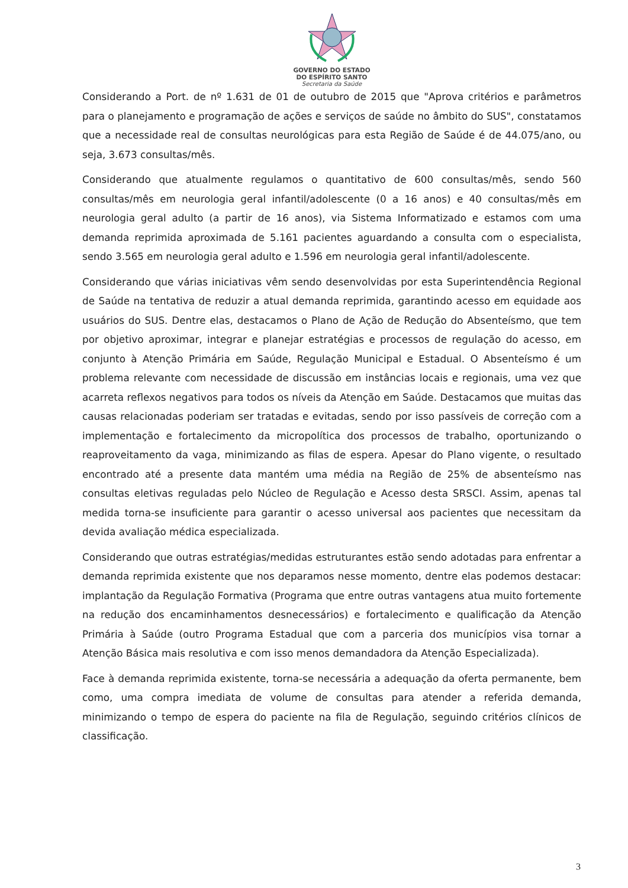GOVERNO DO ESTADO
DO ESPÍRITO SANTO
Secretaria da Saúde
Considerando a Port. de nº 1.631 de 01 de outubro de 2015 que "Aprova critérios e parâmetros para o planejamento e programação de ações e serviços de saúde no âmbito do SUS", constatamos que a necessidade real de consultas neurológicas para esta Região de Saúde é de 44.075/ano, ou seja, 3.673 consultas/mês.
Considerando que atualmente regulamos o quantitativo de 600 consultas/mês, sendo 560 consultas/mês em neurologia geral infantil/adolescente (0 a 16 anos) e 40 consultas/mês em neurologia geral adulto (a partir de 16 anos), via Sistema Informatizado e estamos com uma demanda reprimida aproximada de 5.161 pacientes aguardando a consulta com o especialista, sendo 3.565 em neurologia geral adulto e 1.596 em neurologia geral infantil/adolescente.
Considerando que várias iniciativas vêm sendo desenvolvidas por esta Superintendência Regional de Saúde na tentativa de reduzir a atual demanda reprimida, garantindo acesso em equidade aos usuários do SUS. Dentre elas, destacamos o Plano de Ação de Redução do Absenteísmo, que tem por objetivo aproximar, integrar e planejar estratégias e processos de regulação do acesso, em conjunto à Atenção Primária em Saúde, Regulação Municipal e Estadual. O Absenteísmo é um problema relevante com necessidade de discussão em instâncias locais e regionais, uma vez que acarreta reflexos negativos para todos os níveis da Atenção em Saúde. Destacamos que muitas das causas relacionadas poderiam ser tratadas e evitadas, sendo por isso passíveis de correção com a implementação e fortalecimento da micropolítica dos processos de trabalho, oportunizando o reaproveitamento da vaga, minimizando as filas de espera. Apesar do Plano vigente, o resultado encontrado até a presente data mantém uma média na Região de 25% de absenteísmo nas consultas eletivas reguladas pelo Núcleo de Regulação e Acesso desta SRSCI. Assim, apenas tal medida torna-se insuficiente para garantir o acesso universal aos pacientes que necessitam da devida avaliação médica especializada.
Considerando que outras estratégias/medidas estruturantes estão sendo adotadas para enfrentar a demanda reprimida existente que nos deparamos nesse momento, dentre elas podemos destacar: implantação da Regulação Formativa (Programa que entre outras vantagens atua muito fortemente na redução dos encaminhamentos desnecessários) e fortalecimento e qualificação da Atenção Primária à Saúde (outro Programa Estadual que com a parceria dos municípios visa tornar a Atenção Básica mais resolutiva e com isso menos demandadora da Atenção Especializada).
Face à demanda reprimida existente, torna-se necessária a adequação da oferta permanente, bem como, uma compra imediata de volume de consultas para atender a referida demanda, minimizando o tempo de espera do paciente na fila de Regulação, seguindo critérios clínicos de classificação.
3